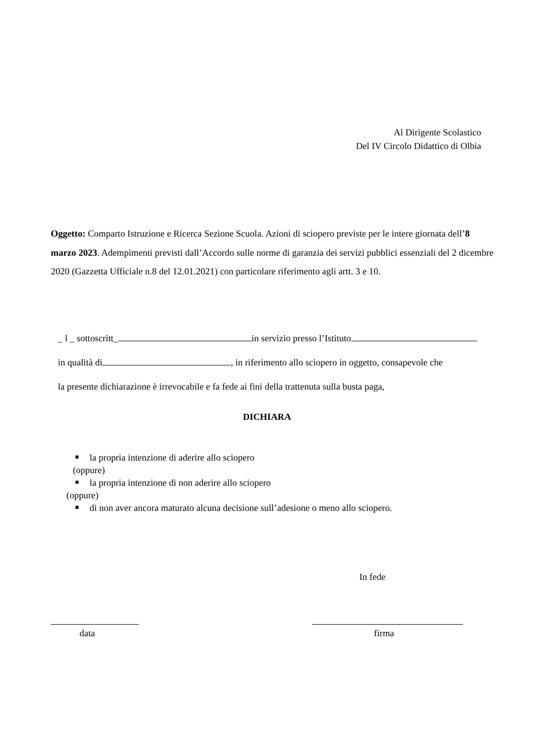Al Dirigente Scolastico
Del IV Circolo Didattico di Olbia
Oggetto: Comparto Istruzione e Ricerca Sezione Scuola. Azioni di sciopero previste per le intere giornata dell’8 marzo 2023. Adempimenti previsti dall’Accordo sulle norme di garanzia dei servizi pubblici essenziali del 2 dicembre 2020 (Gazzetta Ufficiale n.8 del 12.01.2021) con particolare riferimento agli artt. 3 e 10.
_ l _ sottoscritt_ in servizio presso l’Istituto
in qualità di , in riferimento allo sciopero in oggetto, consapevole che
la presente dichiarazione è irrevocabile e fa fede ai fini della trattenuta sulla busta paga,
DICHIARA
la propria intenzione di aderire allo sciopero
(oppure)
la propria intenzione di non aderire allo sciopero
(oppure)
di non aver ancora maturato alcuna decisione sull’adesione o meno allo sciopero.
In fede
data firma